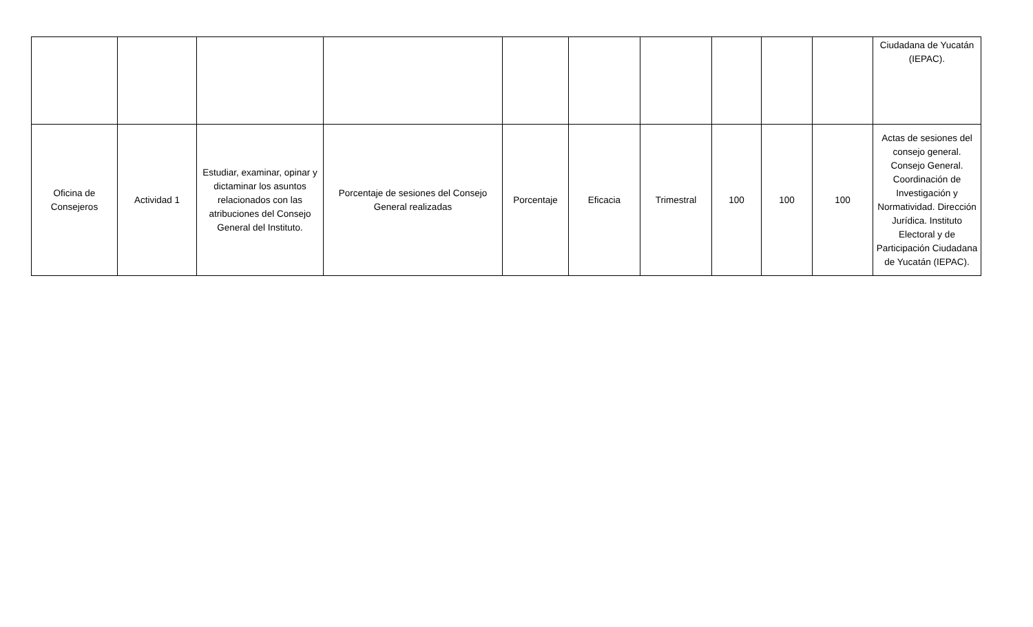| | | | | | | | | | | Ciudadana de Yucatán (IEPAC). |
| Oficina de Consejeros | Actividad 1 | Estudiar, examinar, opinar y dictaminar los asuntos relacionados con las atribuciones del Consejo General del Instituto. | Porcentaje de sesiones del Consejo General realizadas | Porcentaje | Eficacia | Trimestral | 100 | 100 | 100 | Actas de sesiones del consejo general. Consejo General. Coordinación de Investigación y Normatividad. Dirección Jurídica. Instituto Electoral y de Participación Ciudadana de Yucatán (IEPAC). |